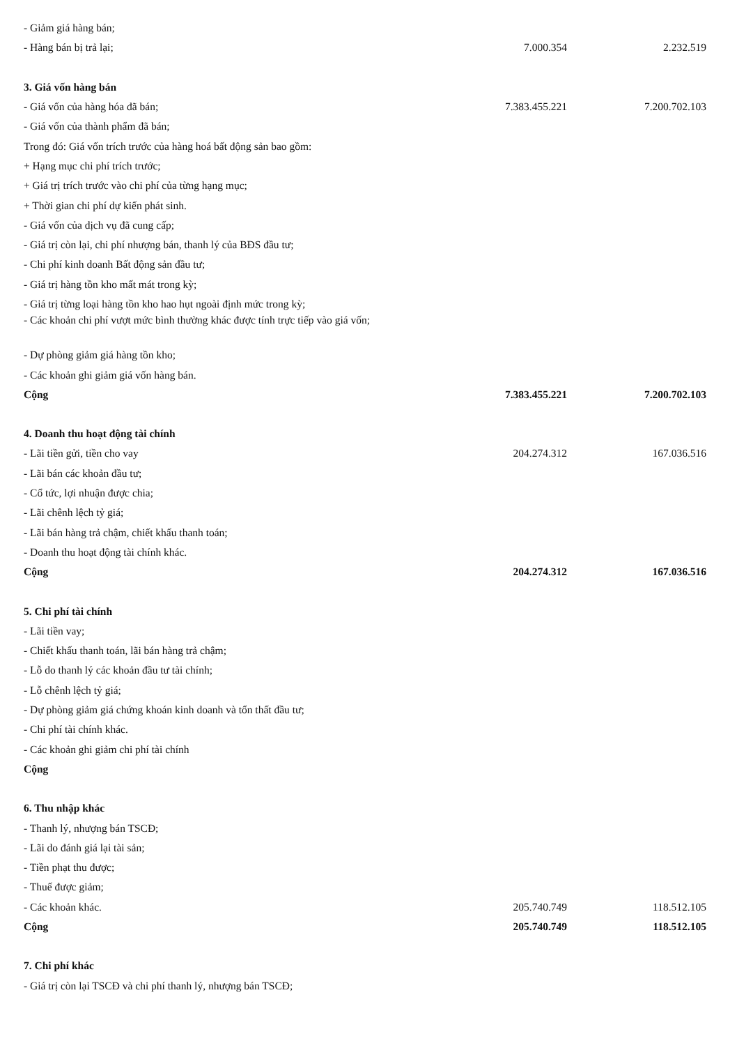| - Giảm giá hàng bán; | | |
| - Hàng bán bị trả lại; | 7.000.354 | 2.232.519 |
| 3. Giá vốn hàng bán | | |
| - Giá vốn của hàng hóa đã bán; | 7.383.455.221 | 7.200.702.103 |
| - Giá vốn của thành phẩm đã bán; | | |
| Trong đó: Giá vốn trích trước của hàng hoá bất động sản bao gồm: | | |
| + Hạng mục chi phí trích trước; | | |
| + Giá trị trích trước vào chi phí của từng hạng mục; | | |
| + Thời gian chi phí dự kiến phát sinh. | | |
| - Giá vốn của dịch vụ đã cung cấp; | | |
| - Giá trị còn lại, chi phí nhượng bán, thanh lý của BĐS đầu tư; | | |
| - Chi phí kinh doanh Bất động sản đầu tư; | | |
| - Giá trị hàng tồn kho mất mát trong kỳ; | | |
| - Giá trị từng loại hàng tồn kho hao hụt ngoài định mức trong kỳ; | | |
| - Các khoản chi phí vượt mức bình thường khác được tính trực tiếp vào giá vốn; | | |
| - Dự phòng giảm giá hàng tồn kho; | | |
| - Các khoản ghi giảm giá vốn hàng bán. | | |
| Cộng | 7.383.455.221 | 7.200.702.103 |
| 4. Doanh thu hoạt động tài chính | | |
| - Lãi tiền gửi, tiền cho vay | 204.274.312 | 167.036.516 |
| - Lãi bán các khoản đầu tư; | | |
| - Cổ tức, lợi nhuận được chia; | | |
| - Lãi chênh lệch tỷ giá; | | |
| - Lãi bán hàng trả chậm, chiết khấu thanh toán; | | |
| - Doanh thu hoạt động tài chính khác. | | |
| Cộng | 204.274.312 | 167.036.516 |
| 5. Chi phí tài chính | | |
| - Lãi tiền vay; | | |
| - Chiết khấu thanh toán, lãi bán hàng trả chậm; | | |
| - Lỗ do thanh lý các khoản đầu tư tài chính; | | |
| - Lỗ chênh lệch tỷ giá; | | |
| - Dự phòng giảm giá chứng khoán kinh doanh và tổn thất đầu tư; | | |
| - Chi phí tài chính khác. | | |
| - Các khoản ghi giảm chi phí tài chính | | |
| Cộng | | |
| 6. Thu nhập khác | | |
| - Thanh lý, nhượng bán TSCĐ; | | |
| - Lãi do đánh giá lại tài sản; | | |
| - Tiền phạt thu được; | | |
| - Thuế được giảm; | | |
| - Các khoản khác. | 205.740.749 | 118.512.105 |
| Cộng | 205.740.749 | 118.512.105 |
| 7. Chi phí khác | | |
| - Giá trị còn lại TSCĐ và chi phí thanh lý, nhượng bán TSCĐ; | | |